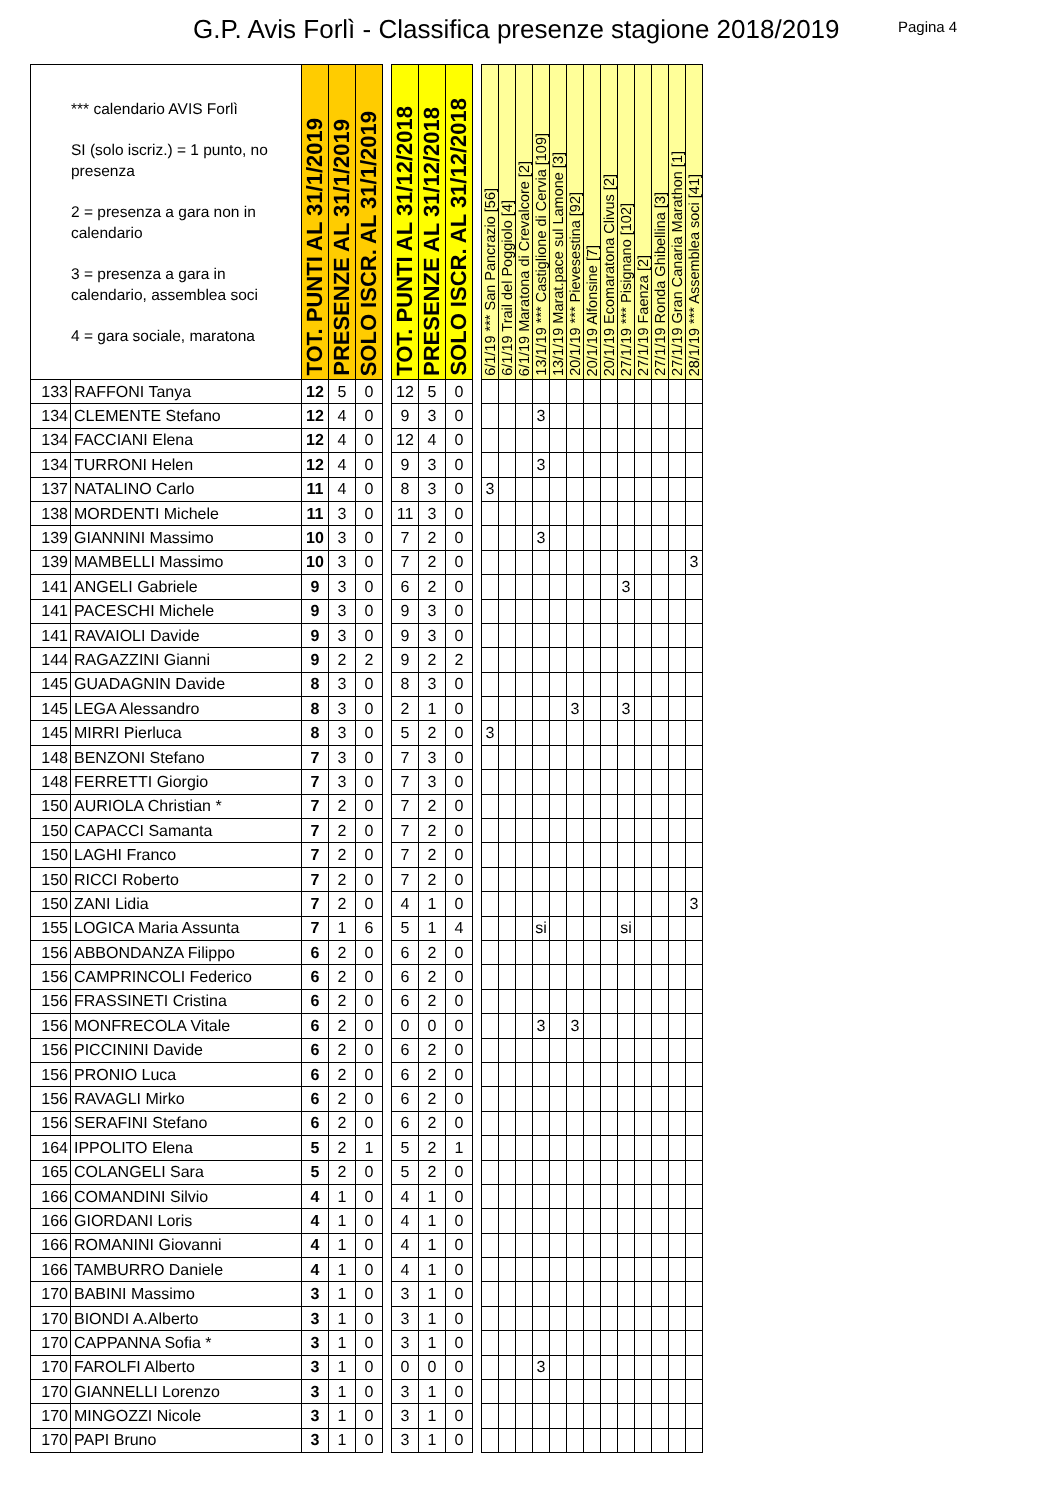G.P. Avis Forlì - Classifica presenze stagione 2018/2019
Pagina 4
| *** calendario AVIS Forlì SI (solo iscriz.) = 1 punto, no presenza 2 = presenza a gara non in calendario 3 = presenza a gara in calendario, assemblea soci 4 = gara sociale, maratona | | TOT. PUNTI AL 31/1/2019 | PRESENZE AL 31/1/2019 | SOLO ISCR. AL 31/1/2019 | | TOT. PUNTI AL 31/12/2018 | PRESENZE AL 31/12/2018 | SOLO ISCR. AL 31/12/2018 | | 6/1/19 *** San Pancrazio [56] | 6/1/19 Trail del Poggiolo [4] | 6/1/19 Maratona di Crevalcore [2] | 13/1/19 *** Castiglione di Cervia [109] | 13/1/19 Marat.pace sul Lamone [3] | 20/1/19 *** Pievesestina [92] | 20/1/19 Alfonsine [7] | 20/1/19 Ecomaratona Clivus [2] | 27/1/19 *** Pisignano [102] | 27/1/19 Faenza [2] | 27/1/19 Ronda Ghibellina [3] | 27/1/19 Gran Canaria Marathon [1] | 28/1/19 *** Assemblea soci [41] |
| --- | --- | --- | --- | --- | --- | --- | --- | --- | --- | --- | --- | --- | --- | --- | --- | --- | --- | --- | --- | --- | --- | --- |
| 133 | RAFFONI Tanya | 12 | 5 | 0 | | 12 | 5 | 0 | | | | | | | | | | | | | | |
| 134 | CLEMENTE Stefano | 12 | 4 | 0 | | 9 | 3 | 0 | | | | | 3 | | | | | | | | | |
| 134 | FACCIANI Elena | 12 | 4 | 0 | | 12 | 4 | 0 | | | | | | | | | | | | | | |
| 134 | TURRONI Helen | 12 | 4 | 0 | | 9 | 3 | 0 | | | | | 3 | | | | | | | | | |
| 137 | NATALINO Carlo | 11 | 4 | 0 | | 8 | 3 | 0 | | 3 | | | | | | | | | | | | |
| 138 | MORDENTI Michele | 11 | 3 | 0 | | 11 | 3 | 0 | | | | | | | | | | | | | | |
| 139 | GIANNINI Massimo | 10 | 3 | 0 | | 7 | 2 | 0 | | | | | 3 | | | | | | | | | |
| 139 | MAMBELLI Massimo | 10 | 3 | 0 | | 7 | 2 | 0 | | | | | | | | | | | | | | 3 |
| 141 | ANGELI Gabriele | 9 | 3 | 0 | | 6 | 2 | 0 | | | | | | | | | | 3 | | | | |
| 141 | PACESCHI Michele | 9 | 3 | 0 | | 9 | 3 | 0 | | | | | | | | | | | | | | |
| 141 | RAVAIOLI Davide | 9 | 3 | 0 | | 9 | 3 | 0 | | | | | | | | | | | | | | |
| 144 | RAGAZZINI Gianni | 9 | 2 | 2 | | 9 | 2 | 2 | | | | | | | | | | | | | | |
| 145 | GUADAGNIN Davide | 8 | 3 | 0 | | 8 | 3 | 0 | | | | | | | | | | | | | | |
| 145 | LEGA Alessandro | 8 | 3 | 0 | | 2 | 1 | 0 | | | | | | | 3 | | | 3 | | | | |
| 145 | MIRRI Pierluca | 8 | 3 | 0 | | 5 | 2 | 0 | | 3 | | | | | | | | | | | | |
| 148 | BENZONI Stefano | 7 | 3 | 0 | | 7 | 3 | 0 | | | | | | | | | | | | | | |
| 148 | FERRETTI Giorgio | 7 | 3 | 0 | | 7 | 3 | 0 | | | | | | | | | | | | | | |
| 150 | AURIOLA Christian * | 7 | 2 | 0 | | 7 | 2 | 0 | | | | | | | | | | | | | | |
| 150 | CAPACCI Samanta | 7 | 2 | 0 | | 7 | 2 | 0 | | | | | | | | | | | | | | |
| 150 | LAGHI Franco | 7 | 2 | 0 | | 7 | 2 | 0 | | | | | | | | | | | | | | |
| 150 | RICCI Roberto | 7 | 2 | 0 | | 7 | 2 | 0 | | | | | | | | | | | | | | |
| 150 | ZANI Lidia | 7 | 2 | 0 | | 4 | 1 | 0 | | | | | | | | | | | | | | 3 |
| 155 | LOGICA Maria Assunta | 7 | 1 | 6 | | 5 | 1 | 4 | | | | | si | | | | | si | | | | |
| 156 | ABBONDANZA Filippo | 6 | 2 | 0 | | 6 | 2 | 0 | | | | | | | | | | | | | | |
| 156 | CAMPRINCOLI Federico | 6 | 2 | 0 | | 6 | 2 | 0 | | | | | | | | | | | | | | |
| 156 | FRASSINETI Cristina | 6 | 2 | 0 | | 6 | 2 | 0 | | | | | | | | | | | | | | |
| 156 | MONFRECOLA Vitale | 6 | 2 | 0 | | 0 | 0 | 0 | | | | | 3 | | 3 | | | | | | | |
| 156 | PICCININI Davide | 6 | 2 | 0 | | 6 | 2 | 0 | | | | | | | | | | | | | | |
| 156 | PRONIO Luca | 6 | 2 | 0 | | 6 | 2 | 0 | | | | | | | | | | | | | | |
| 156 | RAVAGLI Mirko | 6 | 2 | 0 | | 6 | 2 | 0 | | | | | | | | | | | | | | |
| 156 | SERAFINI Stefano | 6 | 2 | 0 | | 6 | 2 | 0 | | | | | | | | | | | | | | |
| 164 | IPPOLITO Elena | 5 | 2 | 1 | | 5 | 2 | 1 | | | | | | | | | | | | | | |
| 165 | COLANGELI Sara | 5 | 2 | 0 | | 5 | 2 | 0 | | | | | | | | | | | | | | |
| 166 | COMANDINI Silvio | 4 | 1 | 0 | | 4 | 1 | 0 | | | | | | | | | | | | | | |
| 166 | GIORDANI Loris | 4 | 1 | 0 | | 4 | 1 | 0 | | | | | | | | | | | | | | |
| 166 | ROMANINI Giovanni | 4 | 1 | 0 | | 4 | 1 | 0 | | | | | | | | | | | | | | |
| 166 | TAMBURRO Daniele | 4 | 1 | 0 | | 4 | 1 | 0 | | | | | | | | | | | | | | |
| 170 | BABINI Massimo | 3 | 1 | 0 | | 3 | 1 | 0 | | | | | | | | | | | | | | |
| 170 | BIONDI A.Alberto | 3 | 1 | 0 | | 3 | 1 | 0 | | | | | | | | | | | | | | |
| 170 | CAPPANNA Sofia * | 3 | 1 | 0 | | 3 | 1 | 0 | | | | | | | | | | | | | | |
| 170 | FAROLFI Alberto | 3 | 1 | 0 | | 0 | 0 | 0 | | | | | 3 | | | | | | | | | |
| 170 | GIANNELLI Lorenzo | 3 | 1 | 0 | | 3 | 1 | 0 | | | | | | | | | | | | | | |
| 170 | MINGOZZI Nicole | 3 | 1 | 0 | | 3 | 1 | 0 | | | | | | | | | | | | | | |
| 170 | PAPI Bruno | 3 | 1 | 0 | | 3 | 1 | 0 | | | | | | | | | | | | | | |